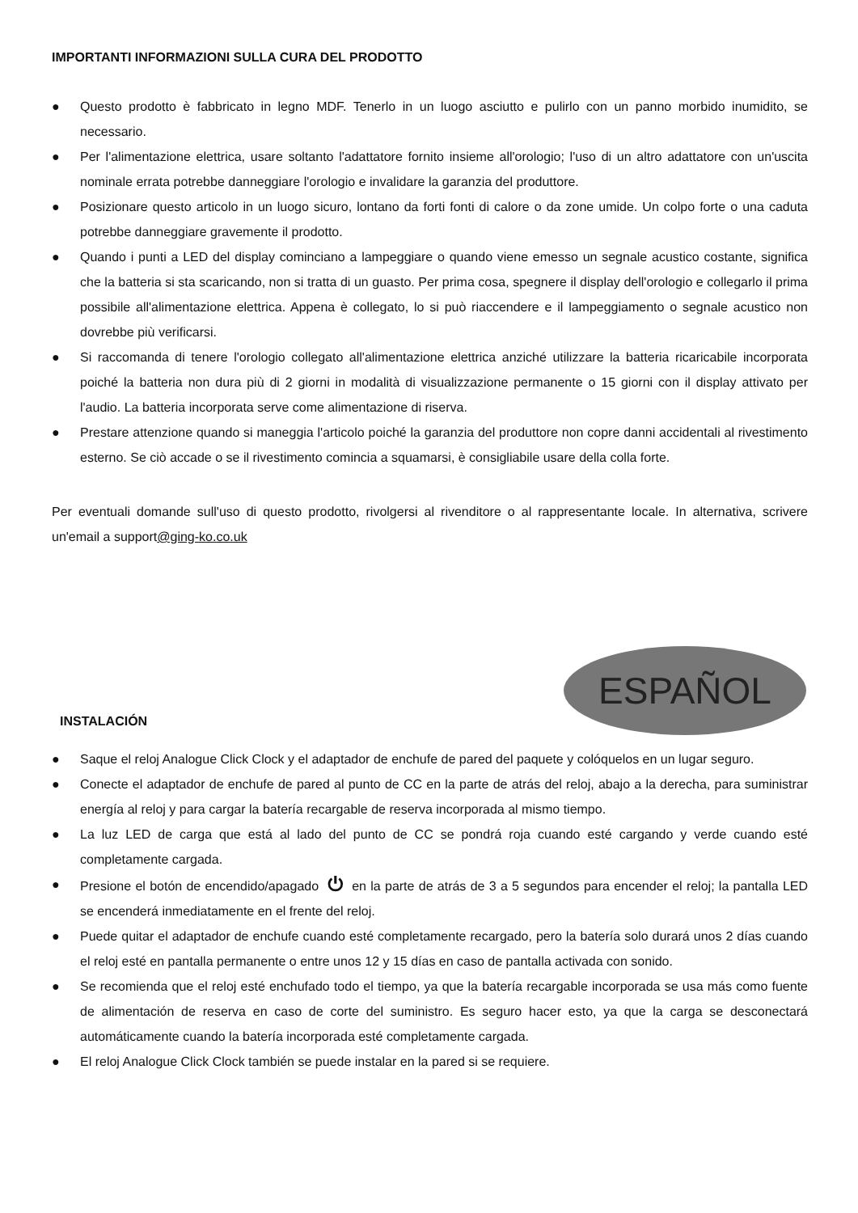IMPORTANTI INFORMAZIONI SULLA CURA DEL PRODOTTO
● Questo prodotto è fabbricato in legno MDF. Tenerlo in un luogo asciutto e pulirlo con un panno morbido inumidito, se necessario.
● Per l'alimentazione elettrica, usare soltanto l'adattatore fornito insieme all'orologio; l'uso di un altro adattatore con un'uscita nominale errata potrebbe danneggiare l'orologio e invalidare la garanzia del produttore.
● Posizionare questo articolo in un luogo sicuro, lontano da forti fonti di calore o da zone umide. Un colpo forte o una caduta potrebbe danneggiare gravemente il prodotto.
● Quando i punti a LED del display cominciano a lampeggiare o quando viene emesso un segnale acustico costante, significa che la batteria si sta scaricando, non si tratta di un guasto. Per prima cosa, spegnere il display dell'orologio e collegarlo il prima possibile all'alimentazione elettrica. Appena è collegato, lo si può riaccendere e il lampeggiamento o segnale acustico non dovrebbe più verificarsi.
● Si raccomanda di tenere l'orologio collegato all'alimentazione elettrica anziché utilizzare la batteria ricaricabile incorporata poiché la batteria non dura più di 2 giorni in modalità di visualizzazione permanente o 15 giorni con il display attivato per l'audio. La batteria incorporata serve come alimentazione di riserva.
● Prestare attenzione quando si maneggia l'articolo poiché la garanzia del produttore non copre danni accidentali al rivestimento esterno. Se ciò accade o se il rivestimento comincia a squamarsi, è consigliabile usare della colla forte.
Per eventuali domande sull'uso di questo prodotto, rivolgersi al rivenditore o al rappresentante locale. In alternativa, scrivere un'email a support@ging-ko.co.uk
INSTALACIÓN
ESPAÑOL
● Saque el reloj Analogue Click Clock y el adaptador de enchufe de pared del paquete y colóquelos en un lugar seguro.
● Conecte el adaptador de enchufe de pared al punto de CC en la parte de atrás del reloj, abajo a la derecha, para suministrar energía al reloj y para cargar la batería recargable de reserva incorporada al mismo tiempo.
● La luz LED de carga que está al lado del punto de CC se pondrá roja cuando esté cargando y verde cuando esté completamente cargada.
● Presione el botón de encendido/apagado ⏻ en la parte de atrás de 3 a 5 segundos para encender el reloj; la pantalla LED se encenderá inmediatamente en el frente del reloj.
● Puede quitar el adaptador de enchufe cuando esté completamente recargado, pero la batería solo durará unos 2 días cuando el reloj esté en pantalla permanente o entre unos 12 y 15 días en caso de pantalla activada con sonido.
● Se recomienda que el reloj esté enchufado todo el tiempo, ya que la batería recargable incorporada se usa más como fuente de alimentación de reserva en caso de corte del suministro. Es seguro hacer esto, ya que la carga se desconectará automáticamente cuando la batería incorporada esté completamente cargada.
● El reloj Analogue Click Clock también se puede instalar en la pared si se requiere.